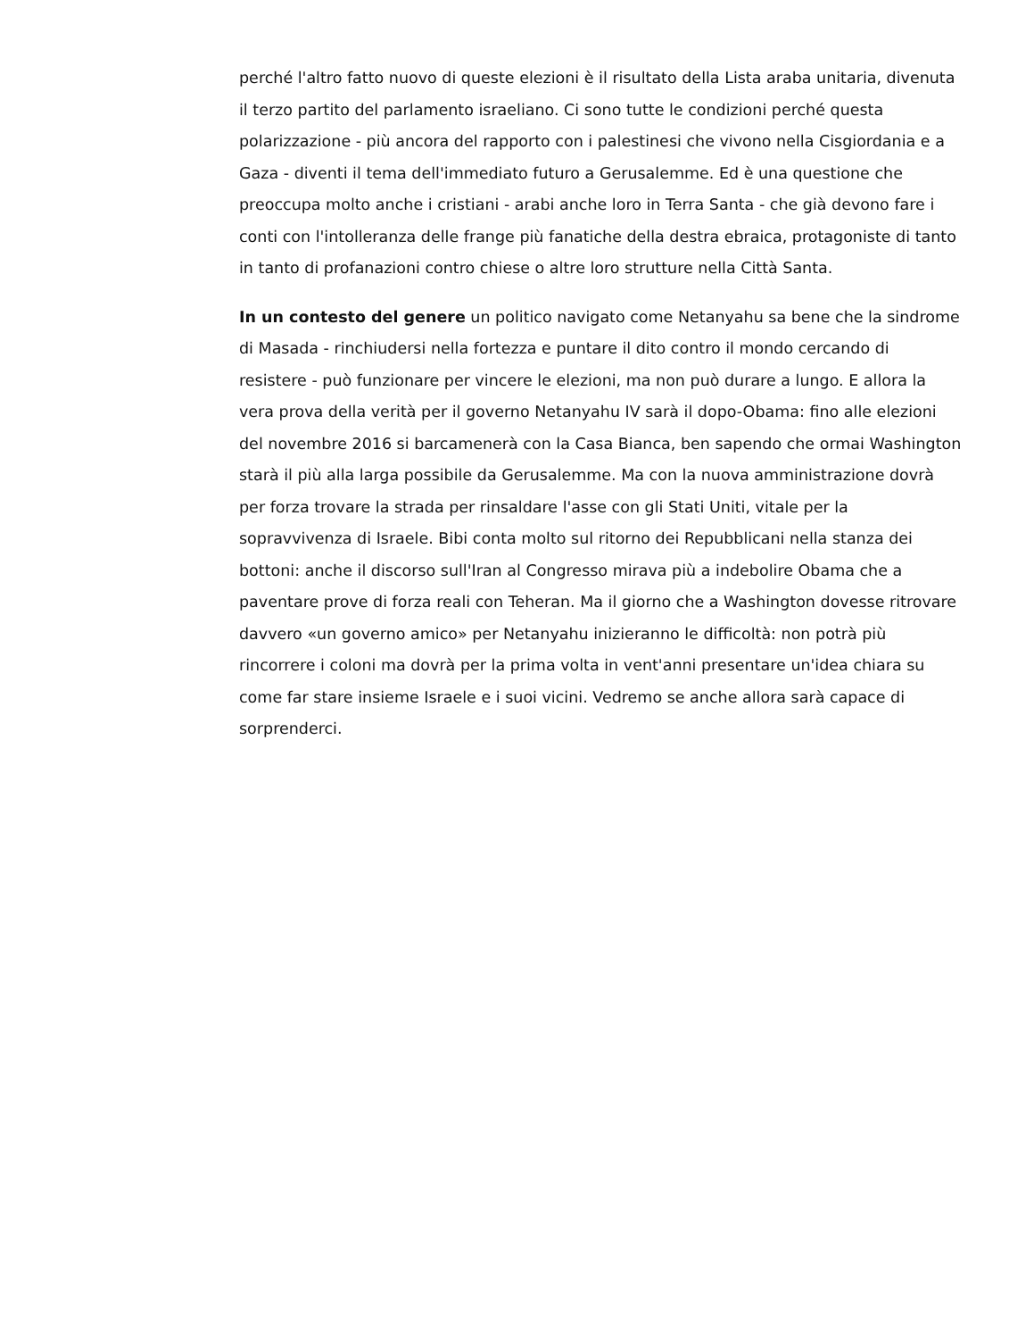perché l'altro fatto nuovo di queste elezioni è il risultato della Lista araba unitaria, divenuta il terzo partito del parlamento israeliano. Ci sono tutte le condizioni perché questa polarizzazione - più ancora del rapporto con i palestinesi che vivono nella Cisgiordania e a Gaza - diventi il tema dell'immediato futuro a Gerusalemme. Ed è una questione che preoccupa molto anche i cristiani - arabi anche loro in Terra Santa - che già devono fare i conti con l'intolleranza delle frange più fanatiche della destra ebraica, protagoniste di tanto in tanto di profanazioni contro chiese o altre loro strutture nella Città Santa.
In un contesto del genere un politico navigato come Netanyahu sa bene che la sindrome di Masada - rinchiudersi nella fortezza e puntare il dito contro il mondo cercando di resistere - può funzionare per vincere le elezioni, ma non può durare a lungo. E allora la vera prova della verità per il governo Netanyahu IV sarà il dopo-Obama: fino alle elezioni del novembre 2016 si barcamenerà con la Casa Bianca, ben sapendo che ormai Washington starà il più alla larga possibile da Gerusalemme. Ma con la nuova amministrazione dovrà per forza trovare la strada per rinsaldare l'asse con gli Stati Uniti, vitale per la sopravvivenza di Israele. Bibi conta molto sul ritorno dei Repubblicani nella stanza dei bottoni: anche il discorso sull'Iran al Congresso mirava più a indebolire Obama che a paventare prove di forza reali con Teheran. Ma il giorno che a Washington dovesse ritrovare davvero «un governo amico» per Netanyahu inizieranno le difficoltà: non potrà più rincorrere i coloni ma dovrà per la prima volta in vent'anni presentare un'idea chiara su come far stare insieme Israele e i suoi vicini. Vedremo se anche allora sarà capace di sorprenderci.